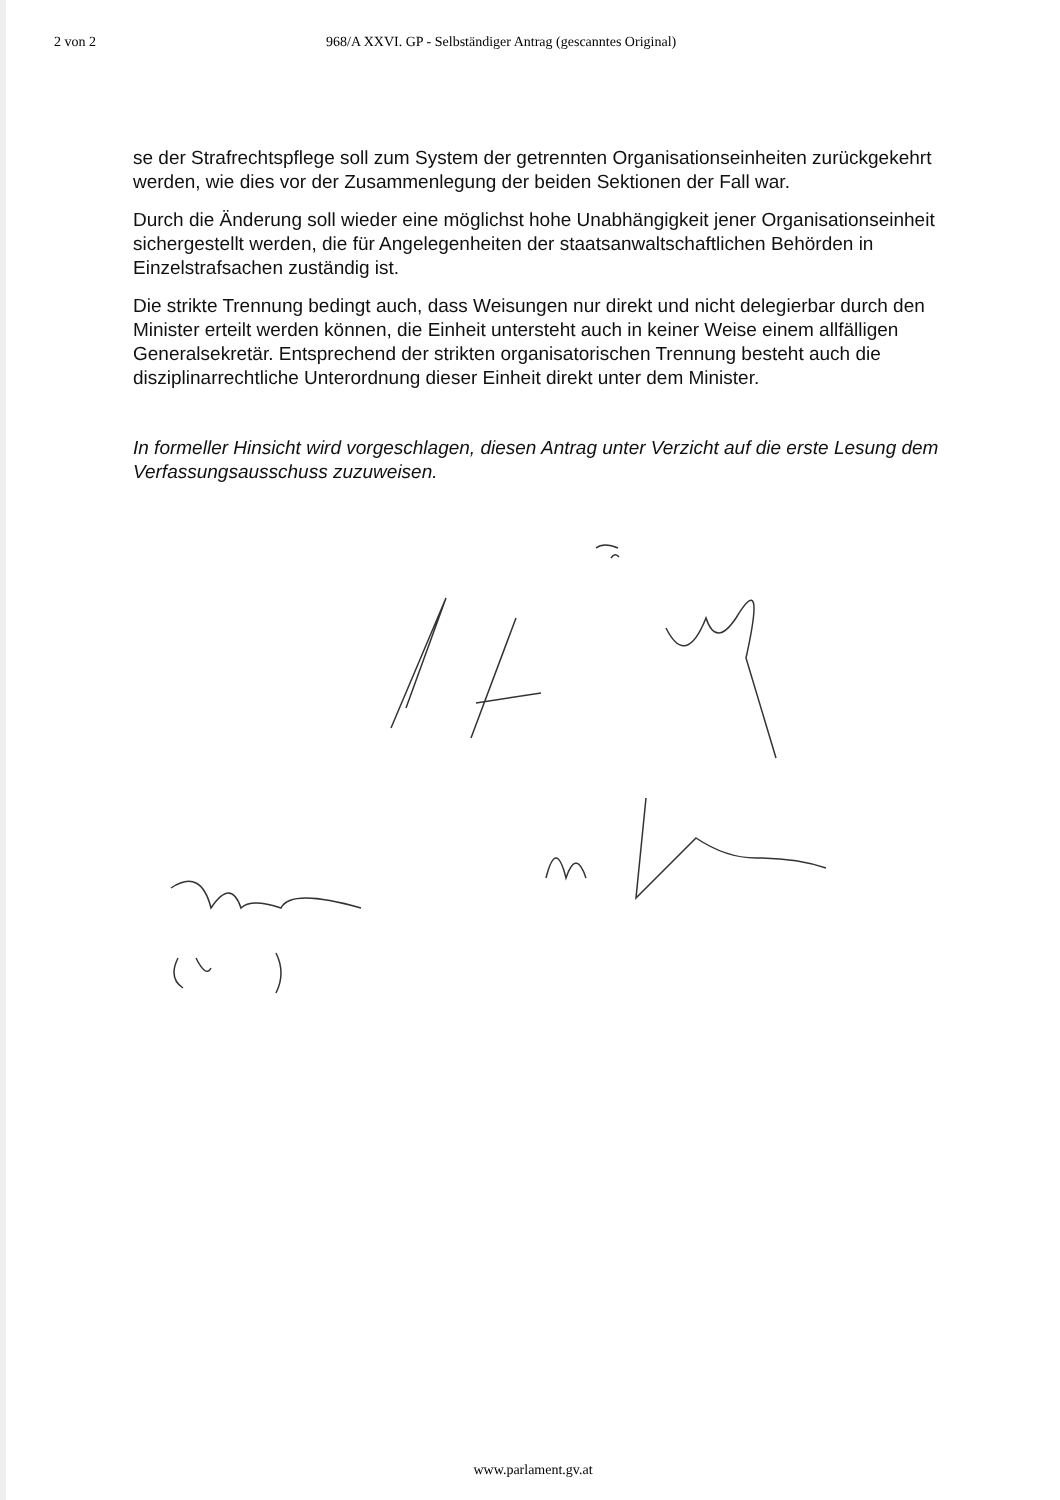2 von 2 968/A XXVI. GP - Selbständiger Antrag (gescanntes Original)
se der Strafrechtspflege soll zum System der getrennten Organisationseinheiten zurückgekehrt werden, wie dies vor der Zusammenlegung der beiden Sektionen der Fall war.
Durch die Änderung soll wieder eine möglichst hohe Unabhängigkeit jener Organisationseinheit sichergestellt werden, die für Angelegenheiten der staatsanwaltschaftlichen Behörden in Einzelstrafsachen zuständig ist.
Die strikte Trennung bedingt auch, dass Weisungen nur direkt und nicht delegierbar durch den Minister erteilt werden können, die Einheit untersteht auch in keiner Weise einem allfälligen Generalsekretär. Entsprechend der strikten organisatorischen Trennung besteht auch die disziplinarrechtliche Unterordnung dieser Einheit direkt unter dem Minister.
In formeller Hinsicht wird vorgeschlagen, diesen Antrag unter Verzicht auf die erste Lesung dem Verfassungsausschuss zuzuweisen.
www.parlament.gv.at